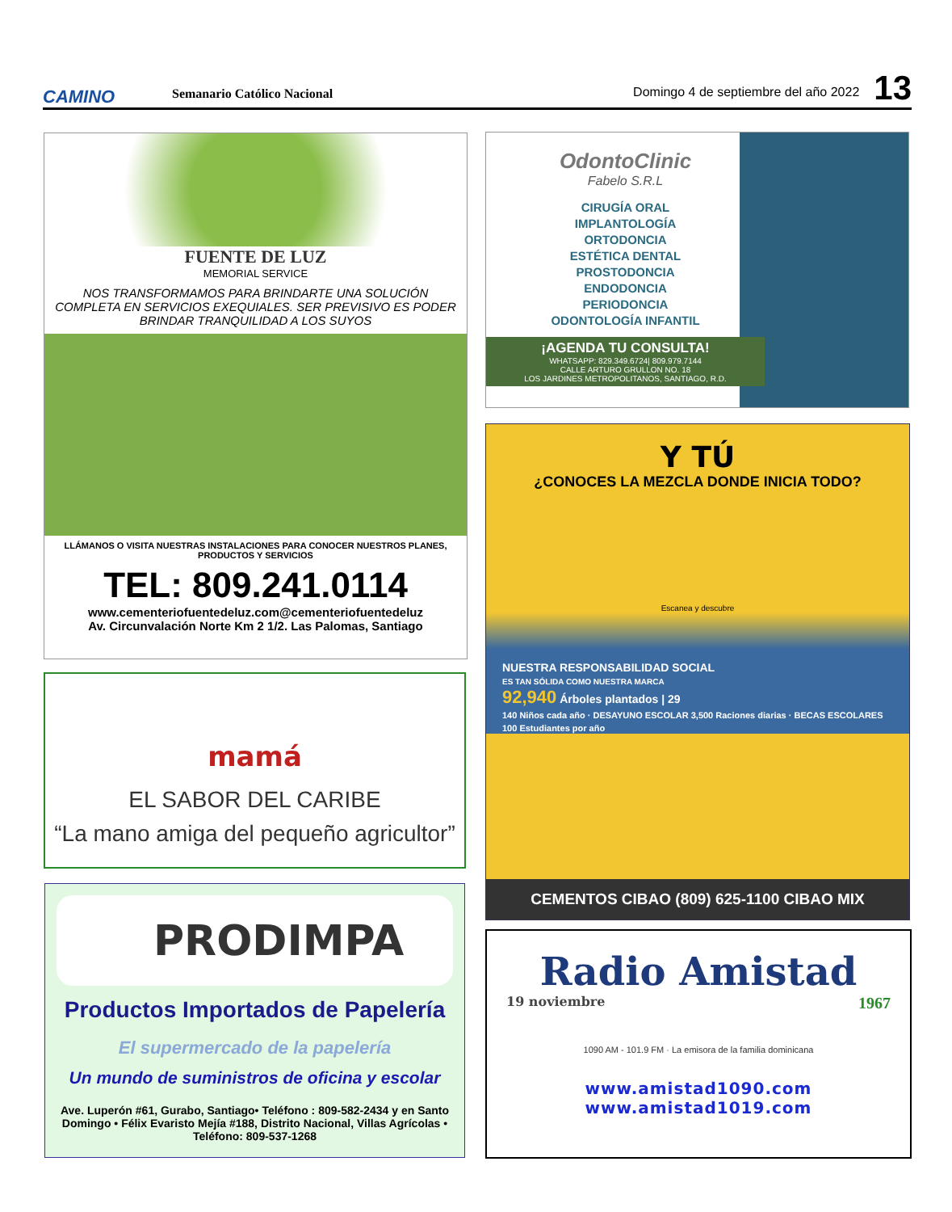CAMINO
Semanario Católico Nacional
Domingo 4 de septiembre del año 2022
13
FUENTE DE LUZ
MEMORIAL SERVICE
NOS TRANSFORMAMOS PARA BRINDARTE UNA SOLUCIÓN COMPLETA EN SERVICIOS EXEQUIALES. SER PREVISIVO ES PODER BRINDAR TRANQUILIDAD A LOS SUYOS
LLÁMANOS O VISITA NUESTRAS INSTALACIONES PARA CONOCER NUESTROS PLANES, PRODUCTOS Y SERVICIOS
TEL: 809.241.0114
www.cementeriofuentedeluz.com@cementeriofuentedeluz
Av. Circunvalación Norte Km 2 1/2. Las Palomas, Santiago
OdontoClinic
Fabelo S.R.L
CIRUGÍA ORAL
IMPLANTOLOGÍA
ORTODONCIA
ESTÉTICA DENTAL
PROSTODONCIA
ENDODONCIA
PERIODONCIA
ODONTOLOGÍA INFANTIL
¡AGENDA TU CONSULTA!
WHATSAPP: 829.349.6724| 809.979.7144
CALLE ARTURO GRULLON NO. 18
LOS JARDINES METROPOLITANOS, SANTIAGO, R.D.
Y TÚ
¿CONOCES LA MEZCLA DONDE INICIA TODO?
Escanea y descubre
NUESTRA RESPONSABILIDAD SOCIAL
ES TAN SÓLIDA COMO NUESTRA MARCA
92,940 Árboles plantados | 29
140 Niños cada año · DESAYUNO ESCOLAR 3,500 Raciones diarias · BECAS ESCOLARES 100 Estudiantes por año
CEMENTOS CIBAO (809) 625-1100 CIBAO MIX
mamá
EL SABOR DEL CARIBE
“La mano amiga del pequeño agricultor”
PRODIMPA
Productos Importados de Papelería
El supermercado de la papelería
Un mundo de suministros de oficina y escolar
Ave. Luperón #61, Gurabo, Santiago• Teléfono : 809-582-2434 y en Santo Domingo • Félix Evaristo Mejía #188, Distrito Nacional, Villas Agrícolas • Teléfono: 809-537-1268
Radio Amistad
19 noviembre 1967
1090 AM - 101.9 FM · La emisora de la familia dominicana
www.amistad1090.com
www.amistad1019.com